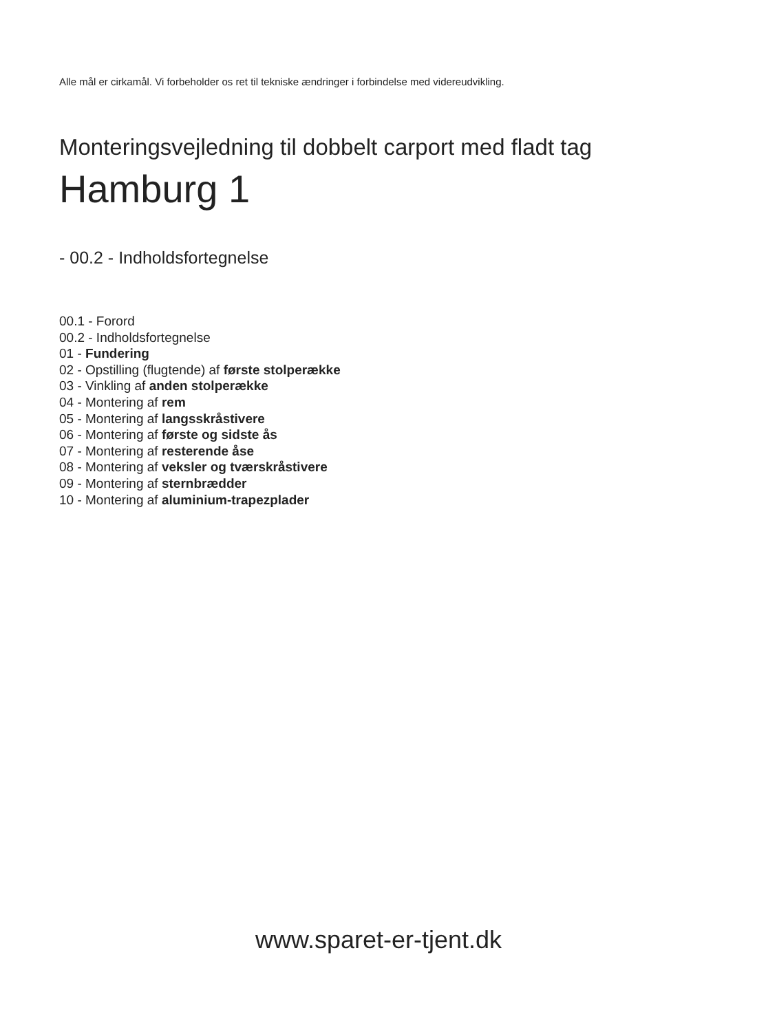Alle mål er cirkamål. Vi forbeholder os ret til tekniske ændringer i forbindelse med videreudvikling.
Monteringsvejledning til dobbelt carport med fladt tag
Hamburg 1
- 00.2 - Indholdsfortegnelse
00.1 - Forord
00.2 - Indholdsfortegnelse
01 - Fundering
02 - Opstilling (flugtende) af første stolperække
03 - Vinkling af anden stolperække
04 - Montering af rem
05 - Montering af langsskråstivere
06 - Montering af første og sidste ås
07 - Montering af resterende åse
08 - Montering af veksler og tværskråstivere
09 - Montering af sternbrædder
10 - Montering af aluminium-trapezplader
www.sparet-er-tjent.dk